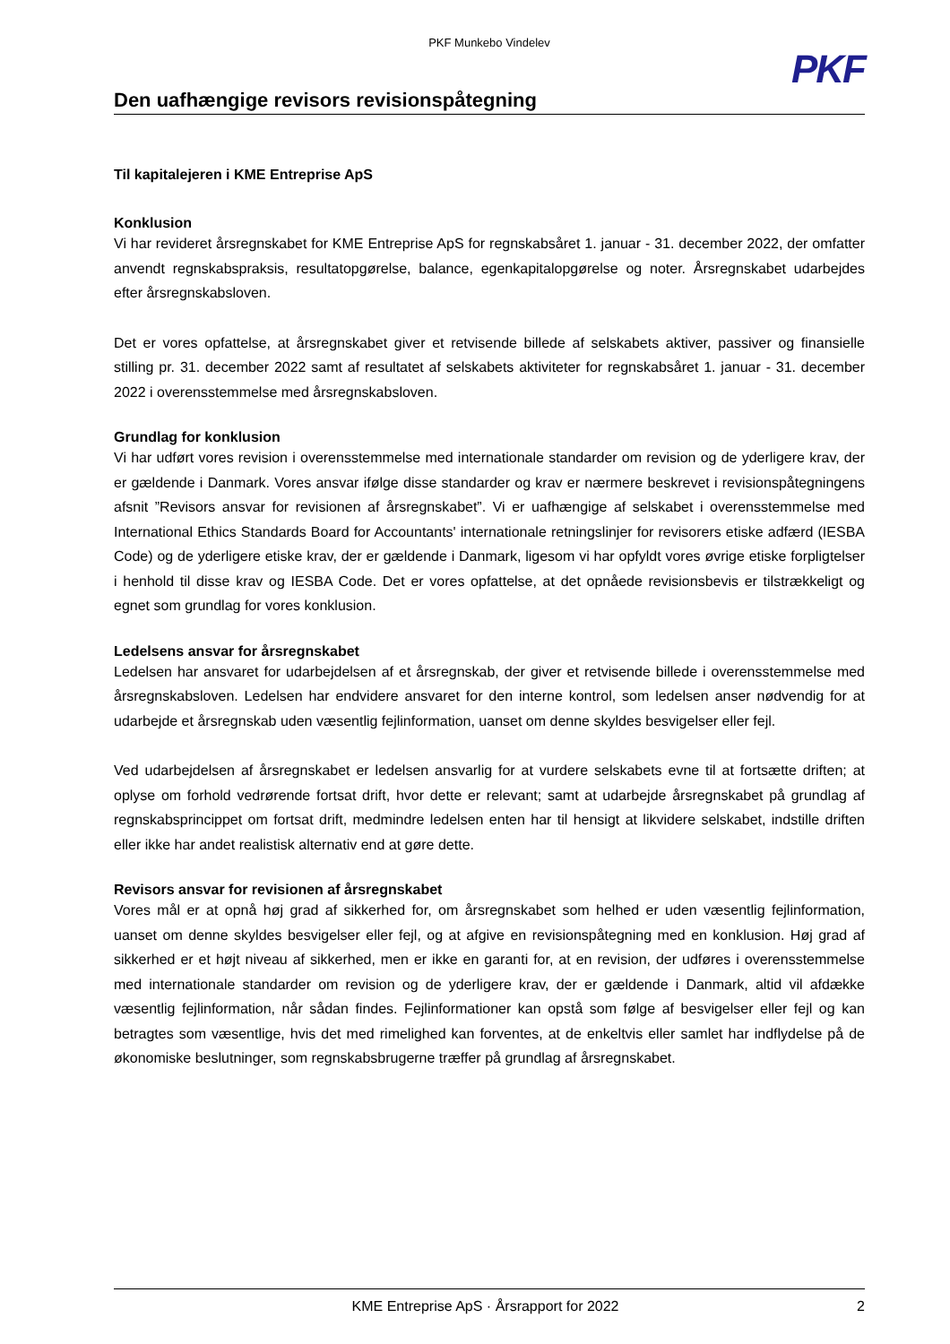PKF Munkebo Vindelev
PKF
Den uafhængige revisors revisionspåtegning
Til kapitalejeren i KME Entreprise ApS
Konklusion
Vi har revideret årsregnskabet for KME Entreprise ApS for regnskabsåret 1. januar - 31. december 2022, der omfatter anvendt regnskabspraksis, resultatopgørelse, balance, egenkapitalopgørelse og noter. Årsregnskabet udarbejdes efter årsregnskabsloven.
Det er vores opfattelse, at årsregnskabet giver et retvisende billede af selskabets aktiver, passiver og finansielle stilling pr. 31. december 2022 samt af resultatet af selskabets aktiviteter for regnskabsåret 1. januar - 31. december 2022 i overensstemmelse med årsregnskabsloven.
Grundlag for konklusion
Vi har udført vores revision i overensstemmelse med internationale standarder om revision og de yderligere krav, der er gældende i Danmark. Vores ansvar ifølge disse standarder og krav er nærmere beskrevet i revisionspåtegningens afsnit ”Revisors ansvar for revisionen af årsregnskabet”. Vi er uafhængige af selskabet i overensstemmelse med International Ethics Standards Board for Accountants' internationale retningslinjer for revisorers etiske adfærd (IESBA Code) og de yderligere etiske krav, der er gældende i Danmark, ligesom vi har opfyldt vores øvrige etiske forpligtelser i henhold til disse krav og IESBA Code. Det er vores opfattelse, at det opnåede revisionsbevis er tilstrækkeligt og egnet som grundlag for vores konklusion.
Ledelsens ansvar for årsregnskabet
Ledelsen har ansvaret for udarbejdelsen af et årsregnskab, der giver et retvisende billede i overensstemmelse med årsregnskabsloven. Ledelsen har endvidere ansvaret for den interne kontrol, som ledelsen anser nødvendig for at udarbejde et årsregnskab uden væsentlig fejlinformation, uanset om denne skyldes besvigelser eller fejl.
Ved udarbejdelsen af årsregnskabet er ledelsen ansvarlig for at vurdere selskabets evne til at fortsætte driften; at oplyse om forhold vedrørende fortsat drift, hvor dette er relevant; samt at udarbejde årsregnskabet på grundlag af regnskabsprincippet om fortsat drift, medmindre ledelsen enten har til hensigt at likvidere selskabet, indstille driften eller ikke har andet realistisk alternativ end at gøre dette.
Revisors ansvar for revisionen af årsregnskabet
Vores mål er at opnå høj grad af sikkerhed for, om årsregnskabet som helhed er uden væsentlig fejlinformation, uanset om denne skyldes besvigelser eller fejl, og at afgive en revisionspåtegning med en konklusion. Høj grad af sikkerhed er et højt niveau af sikkerhed, men er ikke en garanti for, at en revision, der udføres i overensstemmelse med internationale standarder om revision og de yderligere krav, der er gældende i Danmark, altid vil afdække væsentlig fejlinformation, når sådan findes. Fejlinformationer kan opstå som følge af besvigelser eller fejl og kan betragtes som væsentlige, hvis det med rimelighed kan forventes, at de enkeltvis eller samlet har indflydelse på de økonomiske beslutninger, som regnskabsbrugerne træffer på grundlag af årsregnskabet.
KME Entreprise ApS · Årsrapport for 2022 2